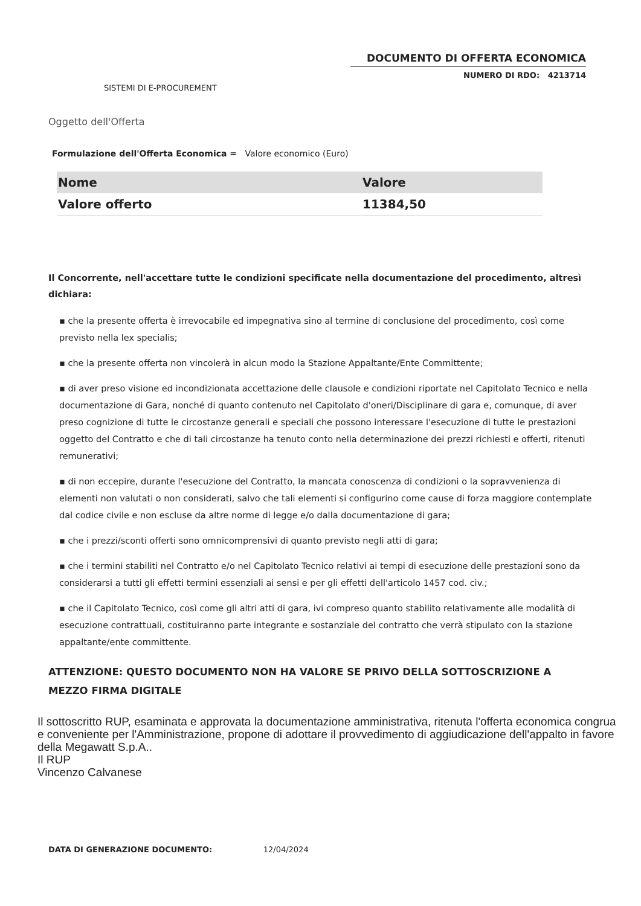DOCUMENTO DI OFFERTA ECONOMICA
NUMERO DI RDO: 4213714
SISTEMI DI E-PROCUREMENT
Oggetto dell'Offerta
Formulazione dell'Offerta Economica = Valore economico (Euro)
| Nome | Valore |
| --- | --- |
| Valore offerto | 11384,50 |
Il Concorrente, nell'accettare tutte le condizioni specificate nella documentazione del procedimento, altresì dichiara:
▪ che la presente offerta è irrevocabile ed impegnativa sino al termine di conclusione del procedimento, così come previsto nella lex specialis;
▪ che la presente offerta non vincolerà in alcun modo la Stazione Appaltante/Ente Committente;
▪ di aver preso visione ed incondizionata accettazione delle clausole e condizioni riportate nel Capitolato Tecnico e nella documentazione di Gara, nonché di quanto contenuto nel Capitolato d'oneri/Disciplinare di gara e, comunque, di aver preso cognizione di tutte le circostanze generali e speciali che possono interessare l'esecuzione di tutte le prestazioni oggetto del Contratto e che di tali circostanze ha tenuto conto nella determinazione dei prezzi richiesti e offerti, ritenuti remunerativi;
▪ di non eccepire, durante l'esecuzione del Contratto, la mancata conoscenza di condizioni o la sopravvenienza di elementi non valutati o non considerati, salvo che tali elementi si configurino come cause di forza maggiore contemplate dal codice civile e non escluse da altre norme di legge e/o dalla documentazione di gara;
▪ che i prezzi/sconti offerti sono omnicomprensivi di quanto previsto negli atti di gara;
▪ che i termini stabiliti nel Contratto e/o nel Capitolato Tecnico relativi ai tempi di esecuzione delle prestazioni sono da considerarsi a tutti gli effetti termini essenziali ai sensi e per gli effetti dell'articolo 1457 cod. civ.;
▪ che il Capitolato Tecnico, così come gli altri atti di gara, ivi compreso quanto stabilito relativamente alle modalità di esecuzione contrattuali, costituiranno parte integrante e sostanziale del contratto che verrà stipulato con la stazione appaltante/ente committente.
ATTENZIONE: QUESTO DOCUMENTO NON HA VALORE SE PRIVO DELLA SOTTOSCRIZIONE A MEZZO FIRMA DIGITALE
Il sottoscritto RUP, esaminata e approvata la documentazione amministrativa, ritenuta l'offerta economica congrua e conveniente per l'Amministrazione, propone di adottare il provvedimento di aggiudicazione dell'appalto in favore della Megawatt S.p.A..
Il RUP
Vincenzo Calvanese
DATA DI GENERAZIONE DOCUMENTO: 12/04/2024